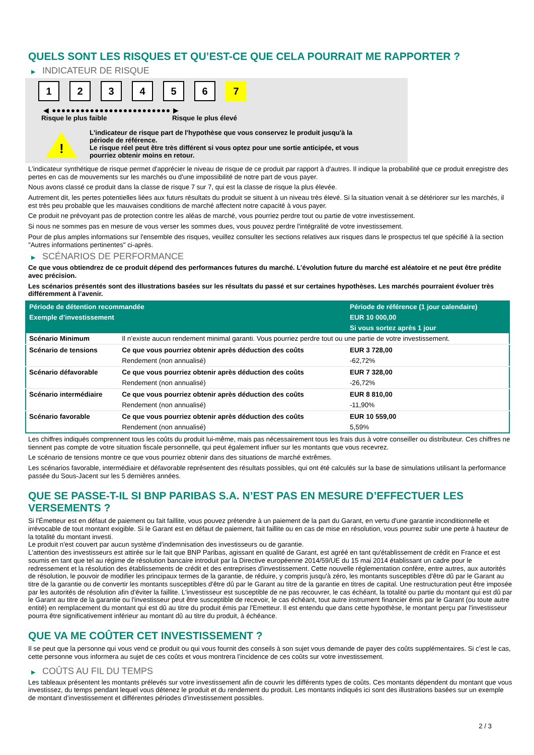QUELS SONT LES RISQUES ET QU’EST-CE QUE CELA POURRAIT ME RAPPORTER ?
▶ INDICATEUR DE RISQUE
1 2 3 4 5 6 7
◀ ●●●●●●●●●●●●●●●●●●●●●●●●● ▶
Risque le plus faible Risque le plus élevé
!
L'indicateur de risque part de l'hypothèse que vous conservez le produit jusqu'à la
période de référence.
Le risque réel peut être très différent si vous optez pour une sortie anticipée, et vous
pourriez obtenir moins en retour.
L'indicateur synthétique de risque permet d'apprécier le niveau de risque de ce produit par rapport à d'autres. Il indique la probabilité que ce produit enregistre des pertes en cas de mouvements sur les marchés ou d'une impossibilité de notre part de vous payer.
Nous avons classé ce produit dans la classe de risque 7 sur 7, qui est la classe de risque la plus élevée.
Autrement dit, les pertes potentielles liées aux futurs résultats du produit se situent à un niveau très élevé. Si la situation venait à se détériorer sur les marchés, il est très peu probable que les mauvaises conditions de marché affectent notre capacité à vous payer.
Ce produit ne prévoyant pas de protection contre les aléas de marché, vous pourriez perdre tout ou partie de votre investissement.
Si nous ne sommes pas en mesure de vous verser les sommes dues, vous pouvez perdre l'intégralité de votre investissement.
Pour de plus amples informations sur l'ensemble des risques, veuillez consulter les sections relatives aux risques dans le prospectus tel que spécifié à la section "Autres informations pertinentes" ci-après.
▶ SCÉNARIOS DE PERFORMANCE
Ce que vous obtiendrez de ce produit dépend des performances futures du marché. L’évolution future du marché est aléatoire et ne peut être prédite avec précision.
Les scénarios présentés sont des illustrations basées sur les résultats du passé et sur certaines hypothèses. Les marchés pourraient évoluer très différemment à l’avenir.
| Période de détention recommandée | | Période de référence (1 jour calendaire) |
| --- | --- | --- |
| Exemple d’investissement | | EUR 10 000,00 |
| | | Si vous sortez après 1 jour |
| Scénario Minimum | Il n’existe aucun rendement minimal garanti. Vous pourriez perdre tout ou une partie de votre investissement. | |
| Scénario de tensions | Ce que vous pourriez obtenir après déduction des coûts | EUR 3 728,00 |
| | Rendement (non annualisé) | -62,72% |
| Scénario défavorable | Ce que vous pourriez obtenir après déduction des coûts | EUR 7 328,00 |
| | Rendement (non annualisé) | -26,72% |
| Scénario intermédiaire | Ce que vous pourriez obtenir après déduction des coûts | EUR 8 810,00 |
| | Rendement (non annualisé) | -11,90% |
| Scénario favorable | Ce que vous pourriez obtenir après déduction des coûts | EUR 10 559,00 |
| | Rendement (non annualisé) | 5,59% |
Les chiffres indiqués comprennent tous les coûts du produit lui-même, mais pas nécessairement tous les frais dus à votre conseiller ou distributeur. Ces chiffres ne tiennent pas compte de votre situation fiscale personnelle, qui peut également influer sur les montants que vous recevrez.
Le scénario de tensions montre ce que vous pourriez obtenir dans des situations de marché extrêmes.
Les scénarios favorable, intermédiaire et défavorable représentent des résultats possibles, qui ont été calculés sur la base de simulations utilisant la performance passée du Sous-Jacent sur les 5 dernières années.
QUE SE PASSE-T-IL SI BNP PARIBAS S.A. N’EST PAS EN MESURE D’EFFECTUER LES VERSEMENTS ?
Si l'Émetteur est en défaut de paiement ou fait faillite, vous pouvez prétendre à un paiement de la part du Garant, en vertu d'une garantie inconditionnelle et irrévocable de tout montant exigible. Si le Garant est en défaut de paiement, fait faillite ou en cas de mise en résolution, vous pourrez subir une perte à hauteur de la totalité du montant investi.
Le produit n'est couvert par aucun système d'indemnisation des investisseurs ou de garantie.
L'attention des investisseurs est attirée sur le fait que BNP Paribas, agissant en qualité de Garant, est agréé en tant qu'établissement de crédit en France et est soumis en tant que tel au régime de résolution bancaire introduit par la Directive européenne 2014/59/UE du 15 mai 2014 établissant un cadre pour le redressement et la résolution des établissements de crédit et des entreprises d'investissement. Cette nouvelle réglementation confère, entre autres, aux autorités de résolution, le pouvoir de modifier les principaux termes de la garantie, de réduire, y compris jusqu'à zéro, les montants susceptibles d'être dû par le Garant au titre de la garantie ou de convertir les montants susceptibles d'être dû par le Garant au titre de la garantie en titres de capital. Une restructuration peut être imposée par les autorités de résolution afin d'éviter la faillite. L'investisseur est susceptible de ne pas recouvrer, le cas échéant, la totalité ou partie du montant qui est dû par le Garant au titre de la garantie ou l'investisseur peut être susceptible de recevoir, le cas échéant, tout autre instrument financier émis par le Garant (ou toute autre entité) en remplacement du montant qui est dû au titre du produit émis par l'Emetteur. Il est entendu que dans cette hypothèse, le montant perçu par l'investisseur pourra être significativement inférieur au montant dû au titre du produit, à échéance.
QUE VA ME COÛTER CET INVESTISSEMENT ?
Il se peut que la personne qui vous vend ce produit ou qui vous fournit des conseils à son sujet vous demande de payer des coûts supplémentaires. Si c’est le cas, cette personne vous informera au sujet de ces coûts et vous montrera l’incidence de ces coûts sur votre investissement.
▶ COÛTS AU FIL DU TEMPS
Les tableaux présentent les montants prélevés sur votre investissement afin de couvrir les différents types de coûts. Ces montants dépendent du montant que vous investissez, du temps pendant lequel vous détenez le produit et du rendement du produit. Les montants indiqués ici sont des illustrations basées sur un exemple de montant d’investissement et différentes périodes d’investissement possibles.
2 / 3